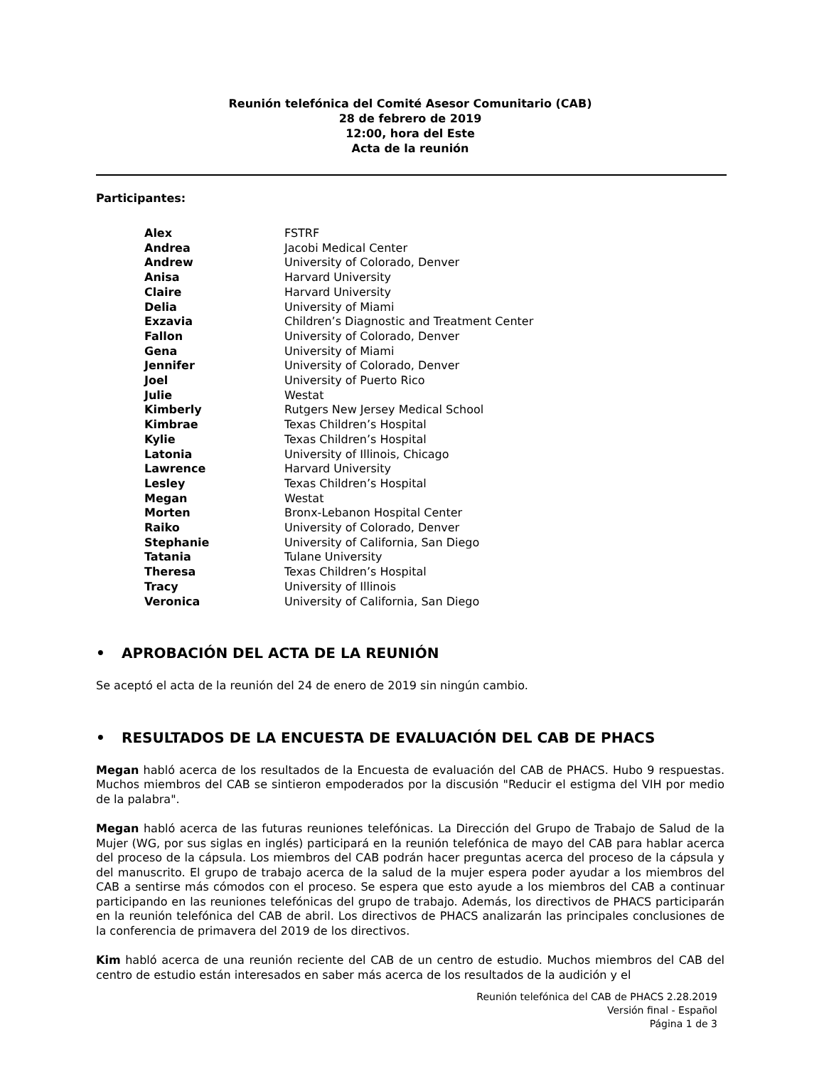Reunión telefónica del Comité Asesor Comunitario (CAB)
28 de febrero de 2019
12:00, hora del Este
Acta de la reunión
Participantes:
| Alex | FSTRF |
| Andrea | Jacobi Medical Center |
| Andrew | University of Colorado, Denver |
| Anisa | Harvard University |
| Claire | Harvard University |
| Delia | University of Miami |
| Exzavia | Children’s Diagnostic and Treatment Center |
| Fallon | University of Colorado, Denver |
| Gena | University of Miami |
| Jennifer | University of Colorado, Denver |
| Joel | University of Puerto Rico |
| Julie | Westat |
| Kimberly | Rutgers New Jersey Medical School |
| Kimbrae | Texas Children’s Hospital |
| Kylie | Texas Children’s Hospital |
| Latonia | University of Illinois, Chicago |
| Lawrence | Harvard University |
| Lesley | Texas Children’s Hospital |
| Megan | Westat |
| Morten | Bronx-Lebanon Hospital Center |
| Raiko | University of Colorado, Denver |
| Stephanie | University of California, San Diego |
| Tatania | Tulane University |
| Theresa | Texas Children’s Hospital |
| Tracy | University of Illinois |
| Veronica | University of California, San Diego |
• APROBACIÓN DEL ACTA DE LA REUNIÓN
Se aceptó el acta de la reunión del 24 de enero de 2019 sin ningún cambio.
• RESULTADOS DE LA ENCUESTA DE EVALUACIÓN DEL CAB DE PHACS
Megan habló acerca de los resultados de la Encuesta de evaluación del CAB de PHACS. Hubo 9 respuestas. Muchos miembros del CAB se sintieron empoderados por la discusión "Reducir el estigma del VIH por medio de la palabra".
Megan habló acerca de las futuras reuniones telefónicas. La Dirección del Grupo de Trabajo de Salud de la Mujer (WG, por sus siglas en inglés) participará en la reunión telefónica de mayo del CAB para hablar acerca del proceso de la cápsula. Los miembros del CAB podrán hacer preguntas acerca del proceso de la cápsula y del manuscrito. El grupo de trabajo acerca de la salud de la mujer espera poder ayudar a los miembros del CAB a sentirse más cómodos con el proceso. Se espera que esto ayude a los miembros del CAB a continuar participando en las reuniones telefónicas del grupo de trabajo. Además, los directivos de PHACS participarán en la reunión telefónica del CAB de abril. Los directivos de PHACS analizarán las principales conclusiones de la conferencia de primavera del 2019 de los directivos.
Kim habló acerca de una reunión reciente del CAB de un centro de estudio. Muchos miembros del CAB del centro de estudio están interesados en saber más acerca de los resultados de la audición y el
Reunión telefónica del CAB de PHACS 2.28.2019
Versión final - Español
Página 1 de 3